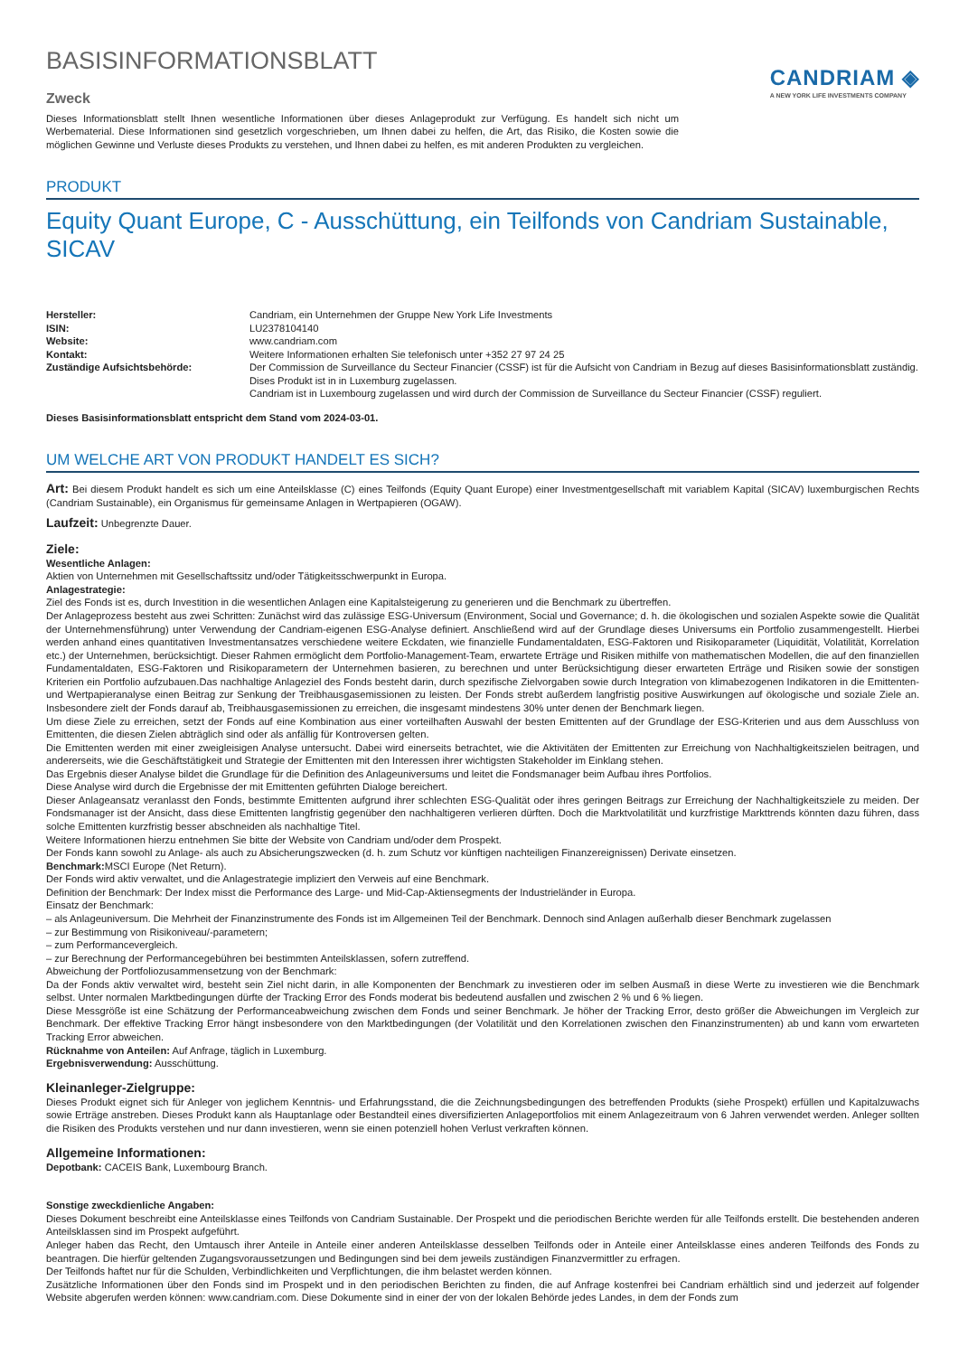BASISINFORMATIONSBLATT
Zweck
Dieses Informationsblatt stellt Ihnen wesentliche Informationen über dieses Anlageprodukt zur Verfügung. Es handelt sich nicht um Werbematerial. Diese Informationen sind gesetzlich vorgeschrieben, um Ihnen dabei zu helfen, die Art, das Risiko, die Kosten sowie die möglichen Gewinne und Verluste dieses Produkts zu verstehen, und Ihnen dabei zu helfen, es mit anderen Produkten zu vergleichen.
CANDRIAM ◈
A NEW YORK LIFE INVESTMENTS COMPANY
PRODUKT
Equity Quant Europe, C - Ausschüttung, ein Teilfonds von Candriam Sustainable, SICAV
| Hersteller: | Candriam, ein Unternehmen der Gruppe New York Life Investments |
| ISIN: | LU2378104140 |
| Website: | www.candriam.com |
| Kontakt: | Weitere Informationen erhalten Sie telefonisch unter +352 27 97 24 25 |
| Zuständige Aufsichtsbehörde: | Der Commission de Surveillance du Secteur Financier (CSSF) ist für die Aufsicht von Candriam in Bezug auf dieses Basisinformationsblatt zuständig. Dises Produkt ist in in Luxemburg zugelassen. Candriam ist in Luxembourg zugelassen und wird durch der Commission de Surveillance du Secteur Financier (CSSF) reguliert. |
Dieses Basisinformationsblatt entspricht dem Stand vom 2024-03-01.
UM WELCHE ART VON PRODUKT HANDELT ES SICH?
Art: Bei diesem Produkt handelt es sich um eine Anteilsklasse (C) eines Teilfonds (Equity Quant Europe) einer Investmentgesellschaft mit variablem Kapital (SICAV) luxemburgischen Rechts (Candriam Sustainable), ein Organismus für gemeinsame Anlagen in Wertpapieren (OGAW).
Laufzeit: Unbegrenzte Dauer.
Ziele:
Wesentliche Anlagen:
Aktien von Unternehmen mit Gesellschaftssitz und/oder Tätigkeitsschwerpunkt in Europa.
Anlagestrategie:
Ziel des Fonds ist es, durch Investition in die wesentlichen Anlagen eine Kapitalsteigerung zu generieren und die Benchmark zu übertreffen.
Der Anlageprozess besteht aus zwei Schritten: Zunächst wird das zulässige ESG-Universum (Environment, Social und Governance; d. h. die ökologischen und sozialen Aspekte sowie die Qualität der Unternehmensführung) unter Verwendung der Candriam-eigenen ESG-Analyse definiert. Anschließend wird auf der Grundlage dieses Universums ein Portfolio zusammengestellt. Hierbei werden anhand eines quantitativen Investmentansatzes verschiedene weitere Eckdaten, wie finanzielle Fundamentaldaten, ESG-Faktoren und Risikoparameter (Liquidität, Volatilität, Korrelation etc.) der Unternehmen, berücksichtigt. Dieser Rahmen ermöglicht dem Portfolio-Management-Team, erwartete Erträge und Risiken mithilfe von mathematischen Modellen, die auf den finanziellen Fundamentaldaten, ESG-Faktoren und Risikoparametern der Unternehmen basieren, zu berechnen und unter Berücksichtigung dieser erwarteten Erträge und Risiken sowie der sonstigen Kriterien ein Portfolio aufzubauen.Das nachhaltige Anlageziel des Fonds besteht darin, durch spezifische Zielvorgaben sowie durch Integration von klimabezogenen Indikatoren in die Emittenten- und Wertpapieranalyse einen Beitrag zur Senkung der Treibhausgasemissionen zu leisten. Der Fonds strebt außerdem langfristig positive Auswirkungen auf ökologische und soziale Ziele an. Insbesondere zielt der Fonds darauf ab, Treibhausgasemissionen zu erreichen, die insgesamt mindestens 30% unter denen der Benchmark liegen.
Um diese Ziele zu erreichen, setzt der Fonds auf eine Kombination aus einer vorteilhaften Auswahl der besten Emittenten auf der Grundlage der ESG-Kriterien und aus dem Ausschluss von Emittenten, die diesen Zielen abträglich sind oder als anfällig für Kontroversen gelten.
Die Emittenten werden mit einer zweigleisigen Analyse untersucht. Dabei wird einerseits betrachtet, wie die Aktivitäten der Emittenten zur Erreichung von Nachhaltigkeitszielen beitragen, und andererseits, wie die Geschäftstätigkeit und Strategie der Emittenten mit den Interessen ihrer wichtigsten Stakeholder im Einklang stehen.
Das Ergebnis dieser Analyse bildet die Grundlage für die Definition des Anlageuniversums und leitet die Fondsmanager beim Aufbau ihres Portfolios.
Diese Analyse wird durch die Ergebnisse der mit Emittenten geführten Dialoge bereichert.
Dieser Anlageansatz veranlasst den Fonds, bestimmte Emittenten aufgrund ihrer schlechten ESG-Qualität oder ihres geringen Beitrags zur Erreichung der Nachhaltigkeitsziele zu meiden. Der Fondsmanager ist der Ansicht, dass diese Emittenten langfristig gegenüber den nachhaltigeren verlieren dürften. Doch die Marktvolatilität und kurzfristige Markttrends könnten dazu führen, dass solche Emittenten kurzfristig besser abschneiden als nachhaltige Titel.
Weitere Informationen hierzu entnehmen Sie bitte der Website von Candriam und/oder dem Prospekt.
Der Fonds kann sowohl zu Anlage- als auch zu Absicherungszwecken (d. h. zum Schutz vor künftigen nachteiligen Finanzereignissen) Derivate einsetzen.
Benchmark: MSCI Europe (Net Return).
Der Fonds wird aktiv verwaltet, und die Anlagestrategie impliziert den Verweis auf eine Benchmark.
Definition der Benchmark: Der Index misst die Performance des Large- und Mid-Cap-Aktiensegments der Industrieländer in Europa.
Einsatz der Benchmark:
– als Anlageuniversum. Die Mehrheit der Finanzinstrumente des Fonds ist im Allgemeinen Teil der Benchmark. Dennoch sind Anlagen außerhalb dieser Benchmark zugelassen
– zur Bestimmung von Risikoniveau/-parametern;
– zum Performancevergleich.
– zur Berechnung der Performancegebühren bei bestimmten Anteilsklassen, sofern zutreffend.
Abweichung der Portfoliozusammensetzung von der Benchmark:
Da der Fonds aktiv verwaltet wird, besteht sein Ziel nicht darin, in alle Komponenten der Benchmark zu investieren oder im selben Ausmaß in diese Werte zu investieren wie die Benchmark selbst. Unter normalen Marktbedingungen dürfte der Tracking Error des Fonds moderat bis bedeutend ausfallen und zwischen 2 % und 6 % liegen.
Diese Messgröße ist eine Schätzung der Performanceabweichung zwischen dem Fonds und seiner Benchmark. Je höher der Tracking Error, desto größer die Abweichungen im Vergleich zur Benchmark. Der effektive Tracking Error hängt insbesondere von den Marktbedingungen (der Volatilität und den Korrelationen zwischen den Finanzinstrumenten) ab und kann vom erwarteten Tracking Error abweichen.
Rücknahme von Anteilen: Auf Anfrage, täglich in Luxemburg.
Ergebnisverwendung: Ausschüttung.
Kleinanleger-Zielgruppe:
Dieses Produkt eignet sich für Anleger von jeglichem Kenntnis- und Erfahrungsstand, die die Zeichnungsbedingungen des betreffenden Produkts (siehe Prospekt) erfüllen und Kapitalzuwachs sowie Erträge anstreben. Dieses Produkt kann als Hauptanlage oder Bestandteil eines diversifizierten Anlageportfolios mit einem Anlagezeitraum von 6 Jahren verwendet werden. Anleger sollten die Risiken des Produkts verstehen und nur dann investieren, wenn sie einen potenziell hohen Verlust verkraften können.
Allgemeine Informationen:
Depotbank: CACEIS Bank, Luxembourg Branch.
Sonstige zweckdienliche Angaben:
Dieses Dokument beschreibt eine Anteilsklasse eines Teilfonds von Candriam Sustainable. Der Prospekt und die periodischen Berichte werden für alle Teilfonds erstellt. Die bestehenden anderen Anteilsklassen sind im Prospekt aufgeführt.
Anleger haben das Recht, den Umtausch ihrer Anteile in Anteile einer anderen Anteilsklasse desselben Teilfonds oder in Anteile einer Anteilsklasse eines anderen Teilfonds des Fonds zu beantragen. Die hierfür geltenden Zugangsvoraussetzungen und Bedingungen sind bei dem jeweils zuständigen Finanzvermittler zu erfragen.
Der Teilfonds haftet nur für die Schulden, Verbindlichkeiten und Verpflichtungen, die ihm belastet werden können.
Zusätzliche Informationen über den Fonds sind im Prospekt und in den periodischen Berichten zu finden, die auf Anfrage kostenfrei bei Candriam erhältlich sind und jederzeit auf folgender Website abgerufen werden können: www.candriam.com. Diese Dokumente sind in einer der von der lokalen Behörde jedes Landes, in dem der Fonds zum